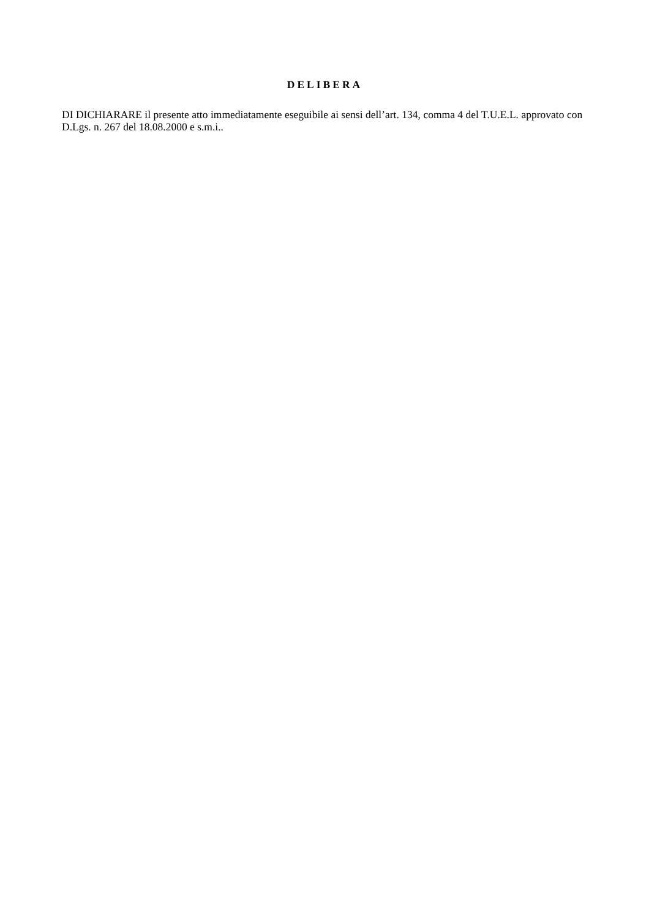DELIBERA
DI DICHIARARE il presente atto immediatamente eseguibile ai sensi dell’art. 134, comma 4 del T.U.E.L. approvato con D.Lgs. n. 267 del 18.08.2000 e s.m.i..